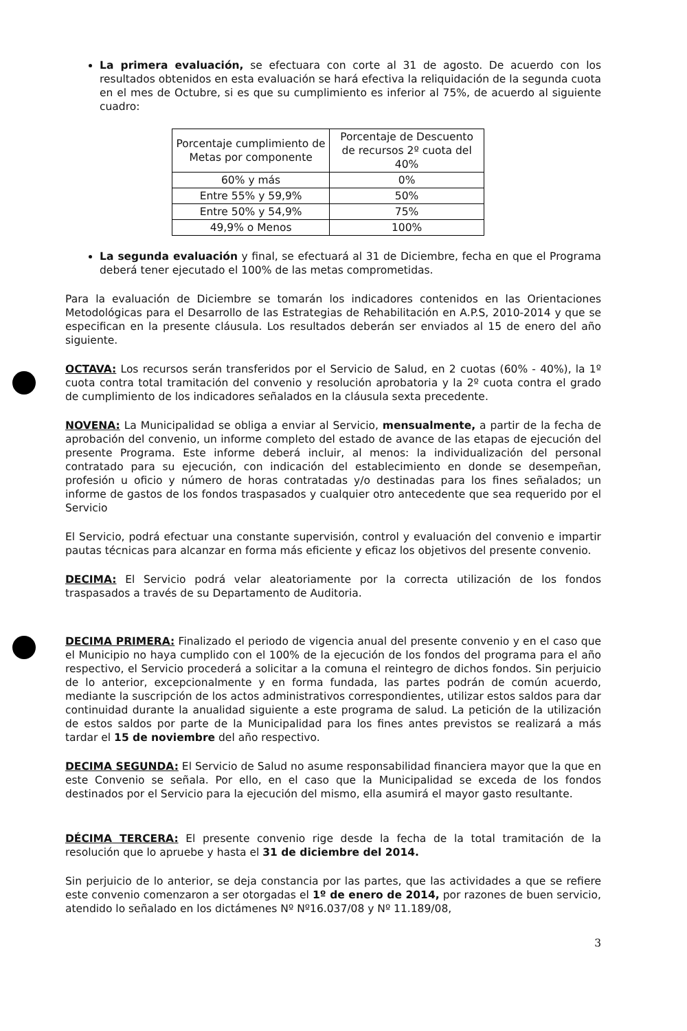La primera evaluación, se efectuara con corte al 31 de agosto. De acuerdo con los resultados obtenidos en esta evaluación se hará efectiva la reliquidación de la segunda cuota en el mes de Octubre, si es que su cumplimiento es inferior al 75%, de acuerdo al siguiente cuadro:
| Porcentaje cumplimiento de Metas por componente | Porcentaje de Descuento de recursos 2º cuota del 40% |
| 60% y más | 0% |
| Entre 55% y 59,9% | 50% |
| Entre 50% y 54,9% | 75% |
| 49,9% o Menos | 100% |
La segunda evaluación y final, se efectuará al 31 de Diciembre, fecha en que el Programa deberá tener ejecutado el 100% de las metas comprometidas.
Para la evaluación de Diciembre se tomarán los indicadores contenidos en las Orientaciones Metodológicas para el Desarrollo de las Estrategias de Rehabilitación en A.P.S, 2010-2014 y que se especifican en la presente cláusula. Los resultados deberán ser enviados al 15 de enero del año siguiente.
OCTAVA: Los recursos serán transferidos por el Servicio de Salud, en 2 cuotas (60% - 40%), la 1º cuota contra total tramitación del convenio y resolución aprobatoria y la 2º cuota contra el grado de cumplimiento de los indicadores señalados en la cláusula sexta precedente.
NOVENA: La Municipalidad se obliga a enviar al Servicio, mensualmente, a partir de la fecha de aprobación del convenio, un informe completo del estado de avance de las etapas de ejecución del presente Programa. Este informe deberá incluir, al menos: la individualización del personal contratado para su ejecución, con indicación del establecimiento en donde se desempeñan, profesión u oficio y número de horas contratadas y/o destinadas para los fines señalados; un informe de gastos de los fondos traspasados y cualquier otro antecedente que sea requerido por el Servicio
El Servicio, podrá efectuar una constante supervisión, control y evaluación del convenio e impartir pautas técnicas para alcanzar en forma más eficiente y eficaz los objetivos del presente convenio.
DECIMA: El Servicio podrá velar aleatoriamente por la correcta utilización de los fondos traspasados a través de su Departamento de Auditoria.
DECIMA PRIMERA: Finalizado el periodo de vigencia anual del presente convenio y en el caso que el Municipio no haya cumplido con el 100% de la ejecución de los fondos del programa para el año respectivo, el Servicio procederá a solicitar a la comuna el reintegro de dichos fondos. Sin perjuicio de lo anterior, excepcionalmente y en forma fundada, las partes podrán de común acuerdo, mediante la suscripción de los actos administrativos correspondientes, utilizar estos saldos para dar continuidad durante la anualidad siguiente a este programa de salud. La petición de la utilización de estos saldos por parte de la Municipalidad para los fines antes previstos se realizará a más tardar el 15 de noviembre del año respectivo.
DECIMA SEGUNDA: El Servicio de Salud no asume responsabilidad financiera mayor que la que en este Convenio se señala. Por ello, en el caso que la Municipalidad se exceda de los fondos destinados por el Servicio para la ejecución del mismo, ella asumirá el mayor gasto resultante.
DÉCIMA TERCERA: El presente convenio rige desde la fecha de la total tramitación de la resolución que lo apruebe y hasta el 31 de diciembre del 2014.
Sin perjuicio de lo anterior, se deja constancia por las partes, que las actividades a que se refiere este convenio comenzaron a ser otorgadas el 1º de enero de 2014, por razones de buen servicio, atendido lo señalado en los dictámenes Nº Nº16.037/08 y Nº 11.189/08,
3